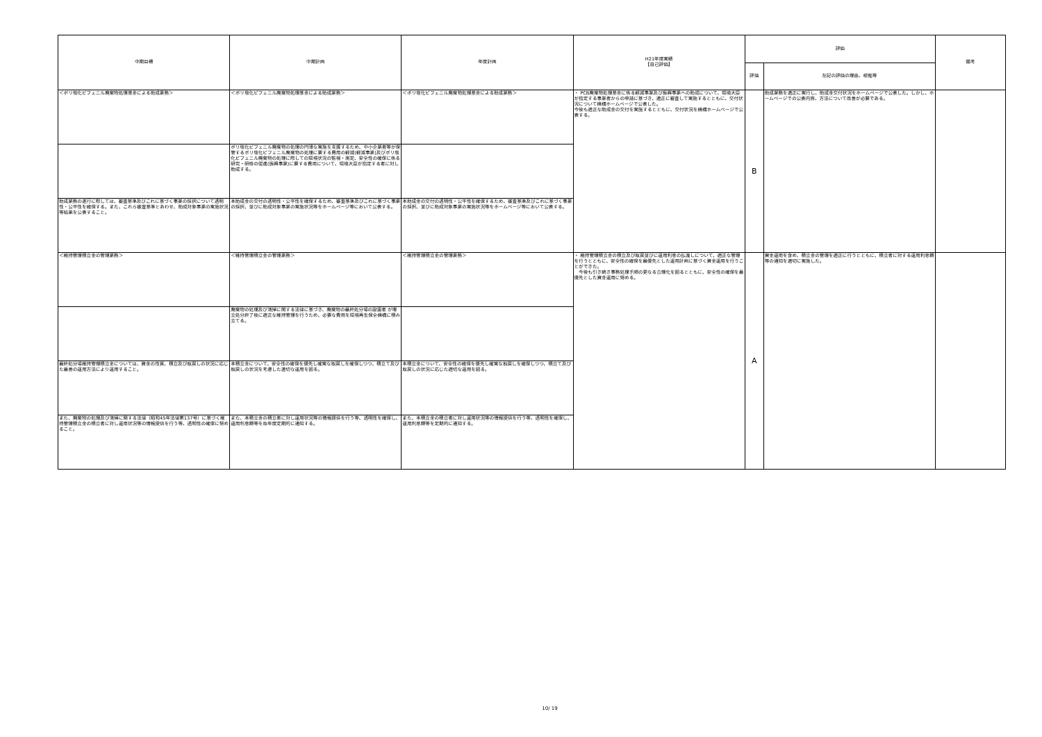| 中期目標 | 中期計画 | 年度計画 | H21年度実績 【自己評価】 | 評価 | | 備考 |
| --- | --- | --- | --- | --- | --- | --- |
| | | | | 評価 | 左記の評価の理由、根拠等 | |
| ＜ポリ塩化ビフェニル廃棄物処理基金による助成業務＞ | ＜ポリ塩化ビフェニル廃棄物処理基金による助成業務＞ | ＜ポリ塩化ビフェニル廃棄物処理基金による助成業務＞ | ・ PCB廃棄物処理基金に係る軽減事業及び振興事業への助成について、環境大臣が指定する事業者からの申請に基づき、適正に審査して実施するとともに、交付状況について機構ホームページで公表した。 今後も適正な助成金の交付を実施するとともに、交付状況を機構ホームページで公表する。 | B | 助成業務を適正に実行し、助成金交付状況をホームページで公表した。しかし、ホームページでの公表内容、方法について改善が必要である。 | |
| | ポリ塩化ビフェニル廃棄物の処理の円滑な実施を支援するため、中小企業者等が保管するポリ塩化ビフェニル廃棄物の処理に要する費用の軽減(軽減事業)及びポリ塩化ビフェニル廃棄物の処理に際しての環境状況の監視・測定、安全性の確保に係る研究・研修の促進(振興事業)に要する費用について、環境大臣が指定する者に対し助成する。 | | | | | |
| 助成業務の遂行に際しては、審査基準及びこれに基づく事業の採択について透明性・公平性を確保する。また、これら審査基準とあわせ、助成対象事業の実施状況等結果を公表すること。 | 本助成金の交付の透明性・公平性を確保するため、審査基準及びこれに基づく事業の採択、並びに助成対象事業の実施状況等をホームページ等において公表する。 | 本助成金の交付の透明性・公平性を確保するため、審査基準及びこれに基づく事業の採択、並びに助成対象事業の実施状況等をホームページ等において公表する。 | | | | |
| ＜維持管理積立金の管理業務＞ | ＜維持管理積立金の管理業務＞ | ＜維持管理積立金の管理業務＞ | ・ 維持管理積立金の積立及び取戻並びに運用利息の払渡しについて、適正な管理を行うとともに、安全性の確保を最優先とした運用計画に基づく資金運用を行うことができた。 今後も引き続き事務処理手順の更なる合理化を図るとともに、安全性の確保を最優先とした資金運用に努める。 | A | 資金運用を含め、積立金の管理を適正に行うとともに、積立者に対する運用利息額等の通知を適切に実施した。 | |
| | 廃棄物の処理及び清掃に関する法律に基づき、廃棄物の最終処分場の設置者 が埋立処分終了後に適正な維持管理を行うため、必要な費用を環境再生保全機構に積み立てる。 | | | | | |
| 最終処分場維持管理積立金については、資金の性質、積立及び取戻しの状況に応じた最善の運用方法により運用すること。 | 本積立金について、安全性の確保を優先し確実な取戻しを確保しつつ、積立て及び取戻しの状況を考慮した適切な運用を図る。 | 本積立金について、安全性の確保を優先し確実な取戻しを確保しつつ、積立て及び取戻しの状況に応じた適切な運用を図る。 | | | | |
| また、廃棄物の処理及び清掃に関する法律（昭和45年法律第137号）に基づく維持管理積立金の積立者に対し運用状況等の情報提供を行う等、透明性の確保に努めること。 | また、本積立金の積立者に対し運用状況等の情報提供を行う等、透明性を確保し、運用利息額等を毎年度定期的に通知する。 | また、本積立金の積立者に対し運用状況等の情報提供を行う等、透明性を確保し、運用利息額等を定期的に通知する。 | | | | |
10/ 19